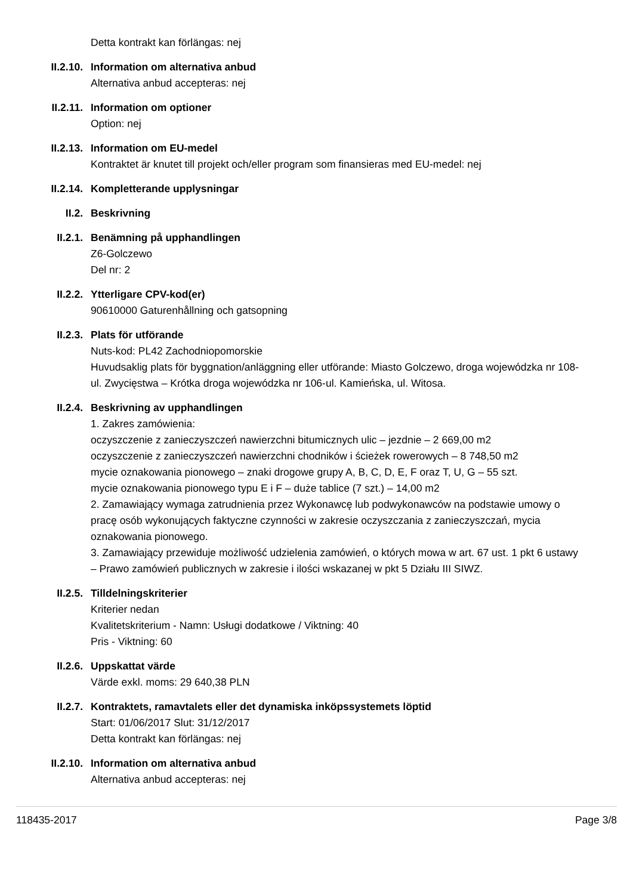Detta kontrakt kan förlängas: nej
II.2.10. Information om alternativa anbud
Alternativa anbud accepteras: nej
II.2.11. Information om optioner
Option: nej
II.2.13. Information om EU-medel
Kontraktet är knutet till projekt och/eller program som finansieras med EU-medel: nej
II.2.14. Kompletterande upplysningar
II.2. Beskrivning
II.2.1. Benämning på upphandlingen
Z6-Golczewo
Del nr: 2
II.2.2. Ytterligare CPV-kod(er)
90610000 Gaturenhållning och gatsopning
II.2.3. Plats för utförande
Nuts-kod: PL42 Zachodniopomorskie
Huvudsaklig plats för byggnation/anläggning eller utförande: Miasto Golczewo, droga wojewódzka nr 108-ul. Zwycięstwa – Krótka droga wojewódzka nr 106-ul. Kamieńska, ul. Witosa.
II.2.4. Beskrivning av upphandlingen
1. Zakres zamówienia:
oczyszczenie z zanieczyszczeń nawierzchni bitumicznych ulic – jezdnie – 2 669,00 m2
oczyszczenie z zanieczyszczeń nawierzchni chodników i ścieżek rowerowych – 8 748,50 m2
mycie oznakowania pionowego – znaki drogowe grupy A, B, C, D, E, F oraz T, U, G – 55 szt.
mycie oznakowania pionowego typu E i F – duże tablice (7 szt.) – 14,00 m2
2. Zamawiający wymaga zatrudnienia przez Wykonawcę lub podwykonawców na podstawie umowy o pracę osób wykonujących faktyczne czynności w zakresie oczyszczania z zanieczyszczań, mycia oznakowania pionowego.
3. Zamawiający przewiduje możliwość udzielenia zamówień, o których mowa w art. 67 ust. 1 pkt 6 ustawy – Prawo zamówień publicznych w zakresie i ilości wskazanej w pkt 5 Działu III SIWZ.
II.2.5. Tilldelningskriterier
Kriterier nedan
Kvalitetskriterium - Namn: Usługi dodatkowe / Viktning: 40
Pris - Viktning: 60
II.2.6. Uppskattat värde
Värde exkl. moms: 29 640,38 PLN
II.2.7. Kontraktets, ramavtalets eller det dynamiska inköpssystemets löptid
Start: 01/06/2017 Slut: 31/12/2017
Detta kontrakt kan förlängas: nej
II.2.10. Information om alternativa anbud
Alternativa anbud accepteras: nej
118435-2017 Page 3/8